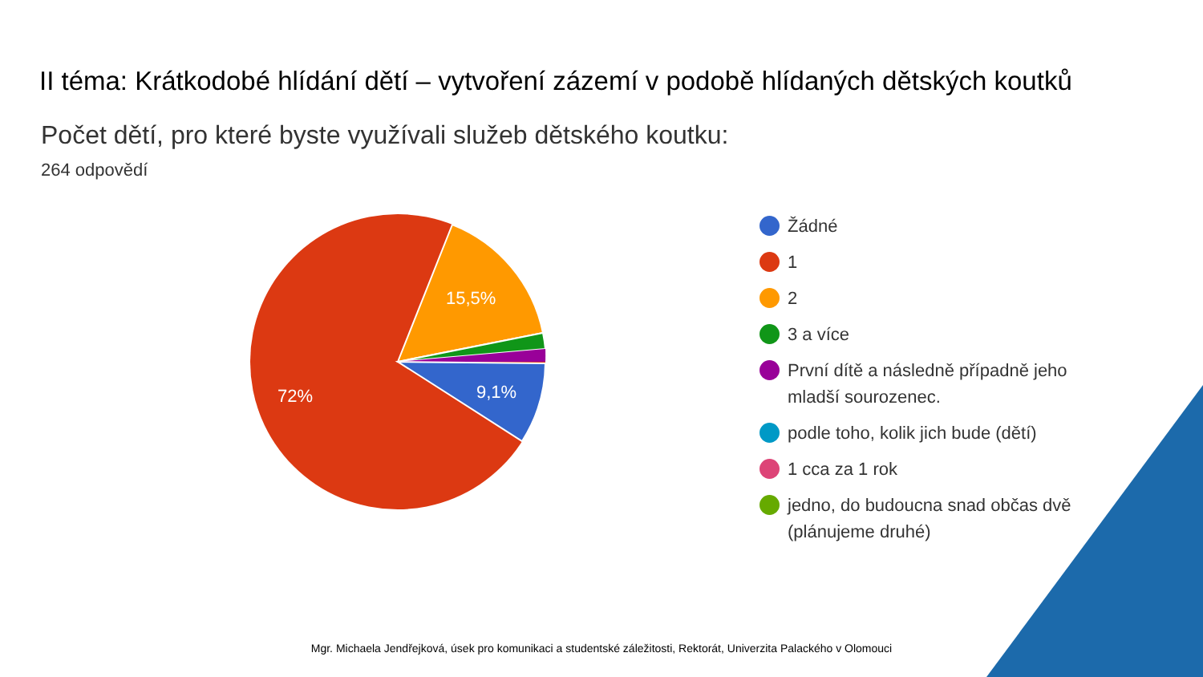II téma: Krátkodobé hlídání dětí – vytvoření zázemí v podobě hlídaných dětských koutků
Počet dětí, pro které byste využívali služeb dětského koutku:
264 odpovědí
15,5%
9,1%
72%
Žádné
1
2
3 a více
První dítě a následně případně jeho mladší sourozenec.
podle toho, kolik jich bude (dětí)
1 cca za 1 rok
jedno, do budoucna snad občas dvě (plánujeme druhé)
Mgr. Michaela Jendřejková, úsek pro komunikaci a studentské záležitosti, Rektorát, Univerzita Palackého v Olomouci